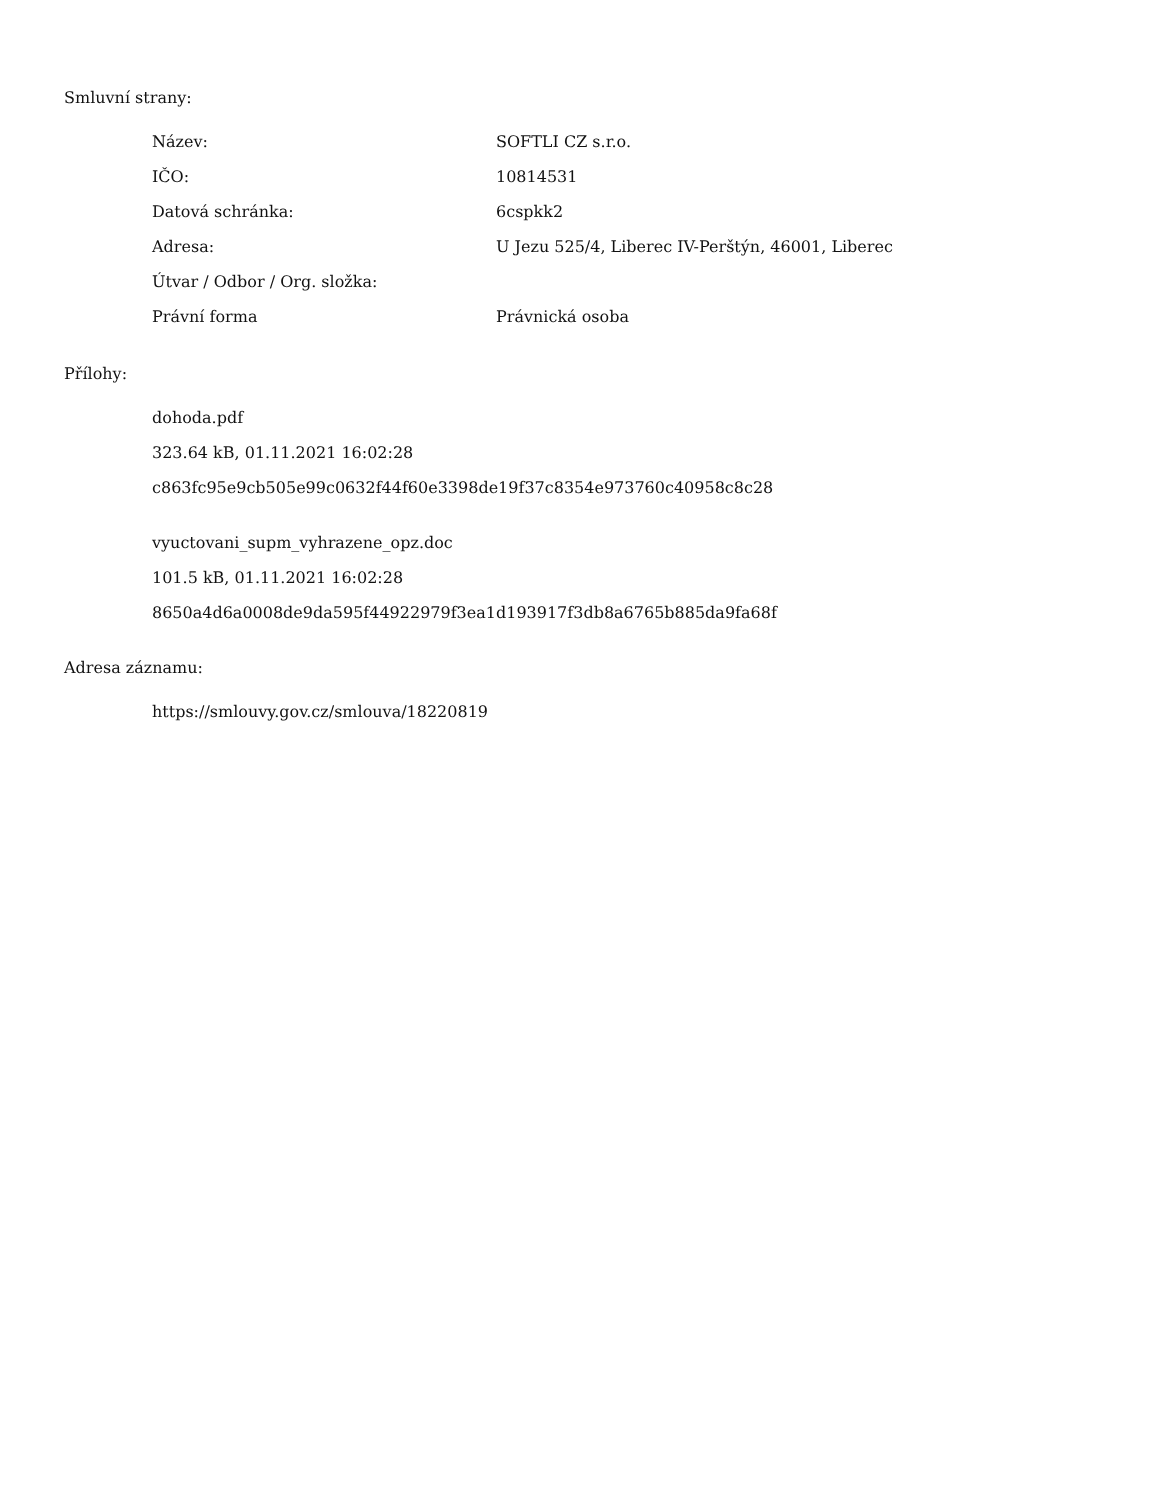Smluvní strany:
| Název: | SOFTLI CZ s.r.o. |
| IČO: | 10814531 |
| Datová schránka: | 6cspkk2 |
| Adresa: | U Jezu 525/4, Liberec IV-Perštýn, 46001, Liberec |
| Útvar / Odbor / Org. složka: | |
| Právní forma | Právnická osoba |
Přílohy:
dohoda.pdf
323.64 kB, 01.11.2021 16:02:28
c863fc95e9cb505e99c0632f44f60e3398de19f37c8354e973760c40958c8c28
vyuctovani_supm_vyhrazene_opz.doc
101.5 kB, 01.11.2021 16:02:28
8650a4d6a0008de9da595f44922979f3ea1d193917f3db8a6765b885da9fa68f
Adresa záznamu:
https://smlouvy.gov.cz/smlouva/18220819